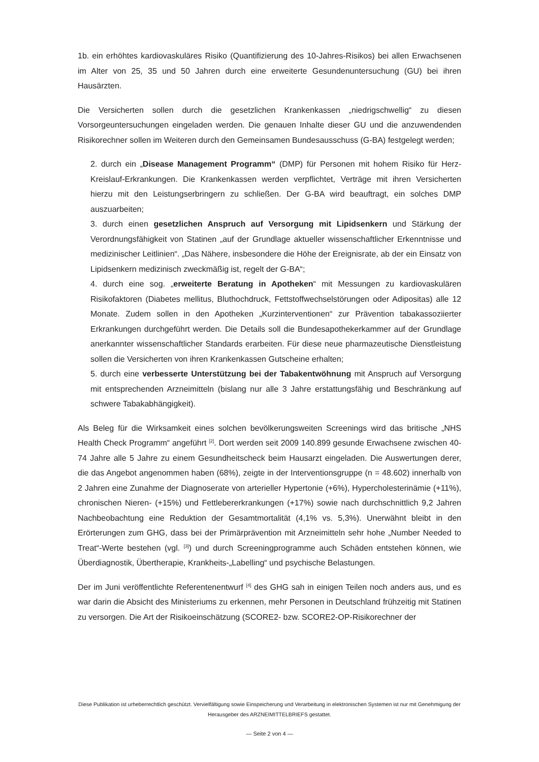1b. ein erhöhtes kardiovaskuläres Risiko (Quantifizierung des 10-Jahres-Risikos) bei allen Erwachsenen im Alter von 25, 35 und 50 Jahren durch eine erweiterte Gesundenuntersuchung (GU) bei ihren Hausärzten.
Die Versicherten sollen durch die gesetzlichen Krankenkassen „niedrigschwellig“ zu diesen Vorsorgeuntersuchungen eingeladen werden. Die genauen Inhalte dieser GU und die anzuwendenden Risikorechner sollen im Weiteren durch den Gemeinsamen Bundesausschuss (G-BA) festgelegt werden;
2. durch ein „Disease Management Programm“ (DMP) für Personen mit hohem Risiko für Herz-Kreislauf-Erkrankungen. Die Krankenkassen werden verpflichtet, Verträge mit ihren Versicherten hierzu mit den Leistungserbringern zu schließen. Der G-BA wird beauftragt, ein solches DMP auszuarbeiten;
3. durch einen gesetzlichen Anspruch auf Versorgung mit Lipidsenkern und Stärkung der Verordnungsfähigkeit von Statinen „auf der Grundlage aktueller wissenschaftlicher Erkenntnisse und medizinischer Leitlinien“. „Das Nähere, insbesondere die Höhe der Ereignisrate, ab der ein Einsatz von Lipidsenkern medizinisch zweckmäßig ist, regelt der G-BA“;
4. durch eine sog. „erweiterte Beratung in Apotheken“ mit Messungen zu kardiovaskulären Risikofaktoren (Diabetes mellitus, Bluthochdruck, Fettstoffwechselstörungen oder Adipositas) alle 12 Monate. Zudem sollen in den Apotheken „Kurzinterventionen“ zur Prävention tabakassoziierter Erkrankungen durchgeführt werden. Die Details soll die Bundesapothekerkammer auf der Grundlage anerkannter wissenschaftlicher Standards erarbeiten. Für diese neue pharmazeutische Dienstleistung sollen die Versicherten von ihren Krankenkassen Gutscheine erhalten;
5. durch eine verbesserte Unterstützung bei der Tabakentwöhnung mit Anspruch auf Versorgung mit entsprechenden Arzneimitteln (bislang nur alle 3 Jahre erstattungsfähig und Beschränkung auf schwere Tabakabhängigkeit).
Als Beleg für die Wirksamkeit eines solchen bevölkerungsweiten Screenings wird das britische „NHS Health Check Programm“ angeführt <sup>[2]</sup>. Dort werden seit 2009 140.899 gesunde Erwachsene zwischen 40-74 Jahre alle 5 Jahre zu einem Gesundheitscheck beim Hausarzt eingeladen. Die Auswertungen derer, die das Angebot angenommen haben (68%), zeigte in der Interventionsgruppe (n = 48.602) innerhalb von 2 Jahren eine Zunahme der Diagnoserate von arterieller Hypertonie (+6%), Hypercholesterinämie (+11%), chronischen Nieren- (+15%) und Fettlebererkrankungen (+17%) sowie nach durchschnittlich 9,2 Jahren Nachbeobachtung eine Reduktion der Gesamtmortalität (4,1% vs. 5,3%). Unerwähnt bleibt in den Erörterungen zum GHG, dass bei der Primärprävention mit Arzneimitteln sehr hohe „Number Needed to Treat“-Werte bestehen (vgl. <sup>[3]</sup>) und durch Screeningprogramme auch Schäden entstehen können, wie Überdiagnostik, Übertherapie, Krankheits-„Labelling“ und psychische Belastungen.
Der im Juni veröffentlichte Referentenentwurf <sup>[4]</sup> des GHG sah in einigen Teilen noch anders aus, und es war darin die Absicht des Ministeriums zu erkennen, mehr Personen in Deutschland frühzeitig mit Statinen zu versorgen. Die Art der Risikoeinschätzung (SCORE2- bzw. SCORE2-OP-Risikorechner der
Diese Publikation ist urheberrechtlich geschützt. Vervielfältigung sowie Einspeicherung und Verarbeitung in elektronischen Systemen ist nur mit Genehmigung der Herausgeber des ARZNEIMITTELBRIEFS gestattet.
— Seite 2 von 4 —